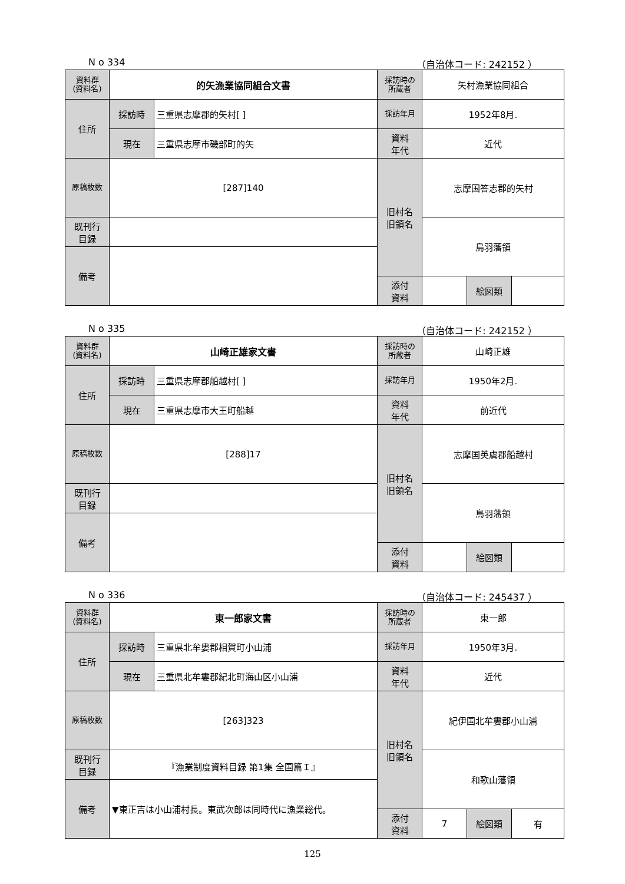N o 334 （自治体コード: 242152 ）
| 資料群 (資料名) | 的矢漁業協同組合文書 | | 採訪時の 所蔵者 | 矢村漁業協同組合 | | |
| 住所 | 採訪時 | 三重県志摩郡的矢村[ ] | 採訪年月 | 1952年8月. | | |
| | 現在 | 三重県志摩市磯部町的矢 | 資料 年代 | 近代 | | |
| 原稿枚数 | [287]140 | | 旧村名 旧領名 | 志摩国答志郡的矢村 | | |
| 既刊行 目録 | | | | 鳥羽藩領 | | |
| 備考 | | | | | | |
| | | | 添付 資料 | | 絵図類 | |
N o 335 （自治体コード: 242152 ）
| 資料群 (資料名) | 山崎正雄家文書 | | 採訪時の 所蔵者 | 山崎正雄 | | |
| 住所 | 採訪時 | 三重県志摩郡船越村[ ] | 採訪年月 | 1950年2月. | | |
| | 現在 | 三重県志摩市大王町船越 | 資料 年代 | 前近代 | | |
| 原稿枚数 | [288]17 | | 旧村名 旧領名 | 志摩国英虞郡船越村 | | |
| 既刊行 目録 | | | | 鳥羽藩領 | | |
| 備考 | | | | | | |
| | | | 添付 資料 | | 絵図類 | |
N o 336 （自治体コード: 245437 ）
| 資料群 (資料名) | 東一郎家文書 | | 採訪時の 所蔵者 | 東一郎 | | |
| 住所 | 採訪時 | 三重県北牟婁郡相賀町小山浦 | 採訪年月 | 1950年3月. | | |
| | 現在 | 三重県北牟婁郡紀北町海山区小山浦 | 資料 年代 | 近代 | | |
| 原稿枚数 | [263]323 | | 旧村名 旧領名 | 紀伊国北牟婁郡小山浦 | | |
| 既刊行 目録 | 『漁業制度資料目録 第1集 全国篇Ｉ』 | | | 和歌山藩領 | | |
| 備考 | ▼東正吉は小山浦村長。東武次郎は同時代に漁業総代。 | | | | | |
| | | | 添付 資料 | 7 | 絵図類 | 有 |
125